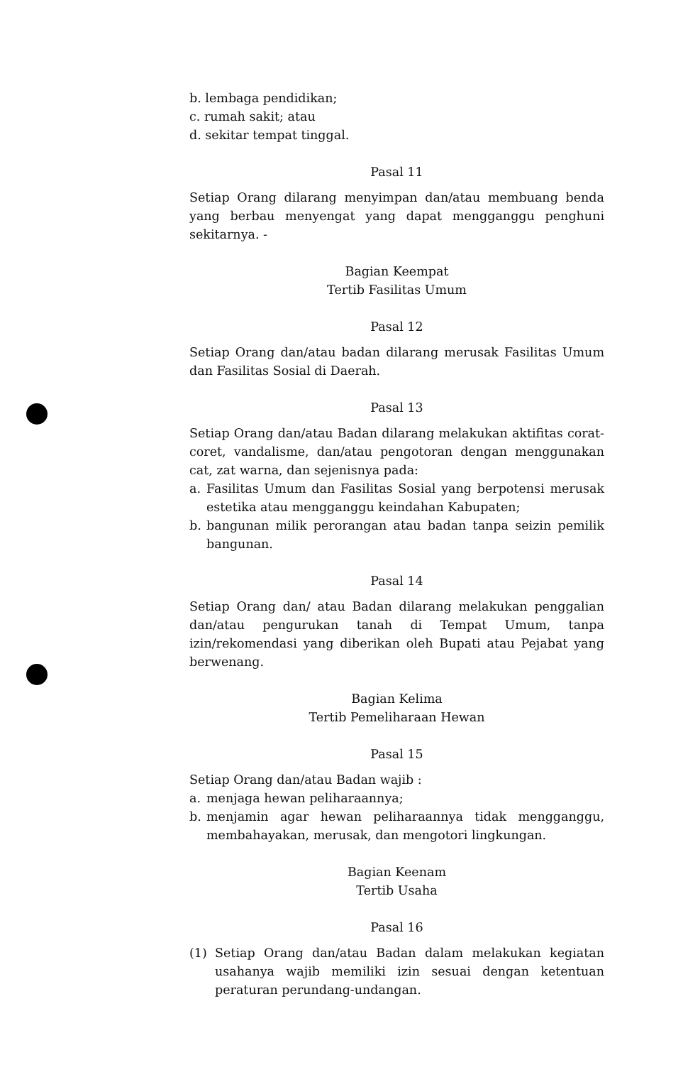b. lembaga pendidikan;
c. rumah sakit; atau
d. sekitar tempat tinggal.
Pasal 11
Setiap Orang dilarang menyimpan dan/atau membuang benda yang berbau menyengat yang dapat mengganggu penghuni sekitarnya. -
Bagian Keempat
Tertib Fasilitas Umum
Pasal 12
Setiap Orang dan/atau badan dilarang merusak Fasilitas Umum dan Fasilitas Sosial di Daerah.
Pasal 13
Setiap Orang dan/atau Badan dilarang melakukan aktifitas corat-coret, vandalisme, dan/atau pengotoran dengan menggunakan cat, zat warna, dan sejenisnya pada:
a. Fasilitas Umum dan Fasilitas Sosial yang berpotensi merusak estetika atau mengganggu keindahan Kabupaten;
b. bangunan milik perorangan atau badan tanpa seizin pemilik bangunan.
Pasal 14
Setiap Orang dan/ atau Badan dilarang melakukan penggalian dan/atau pengurukan tanah di Tempat Umum, tanpa izin/rekomendasi yang diberikan oleh Bupati atau Pejabat yang berwenang.
Bagian Kelima
Tertib Pemeliharaan Hewan
Pasal 15
Setiap Orang dan/atau Badan wajib :
a. menjaga hewan peliharaannya;
b. menjamin agar hewan peliharaannya tidak mengganggu, membahayakan, merusak, dan mengotori lingkungan.
Bagian Keenam
Tertib Usaha
Pasal 16
(1) Setiap Orang dan/atau Badan dalam melakukan kegiatan usahanya wajib memiliki izin sesuai dengan ketentuan peraturan perundang-undangan.